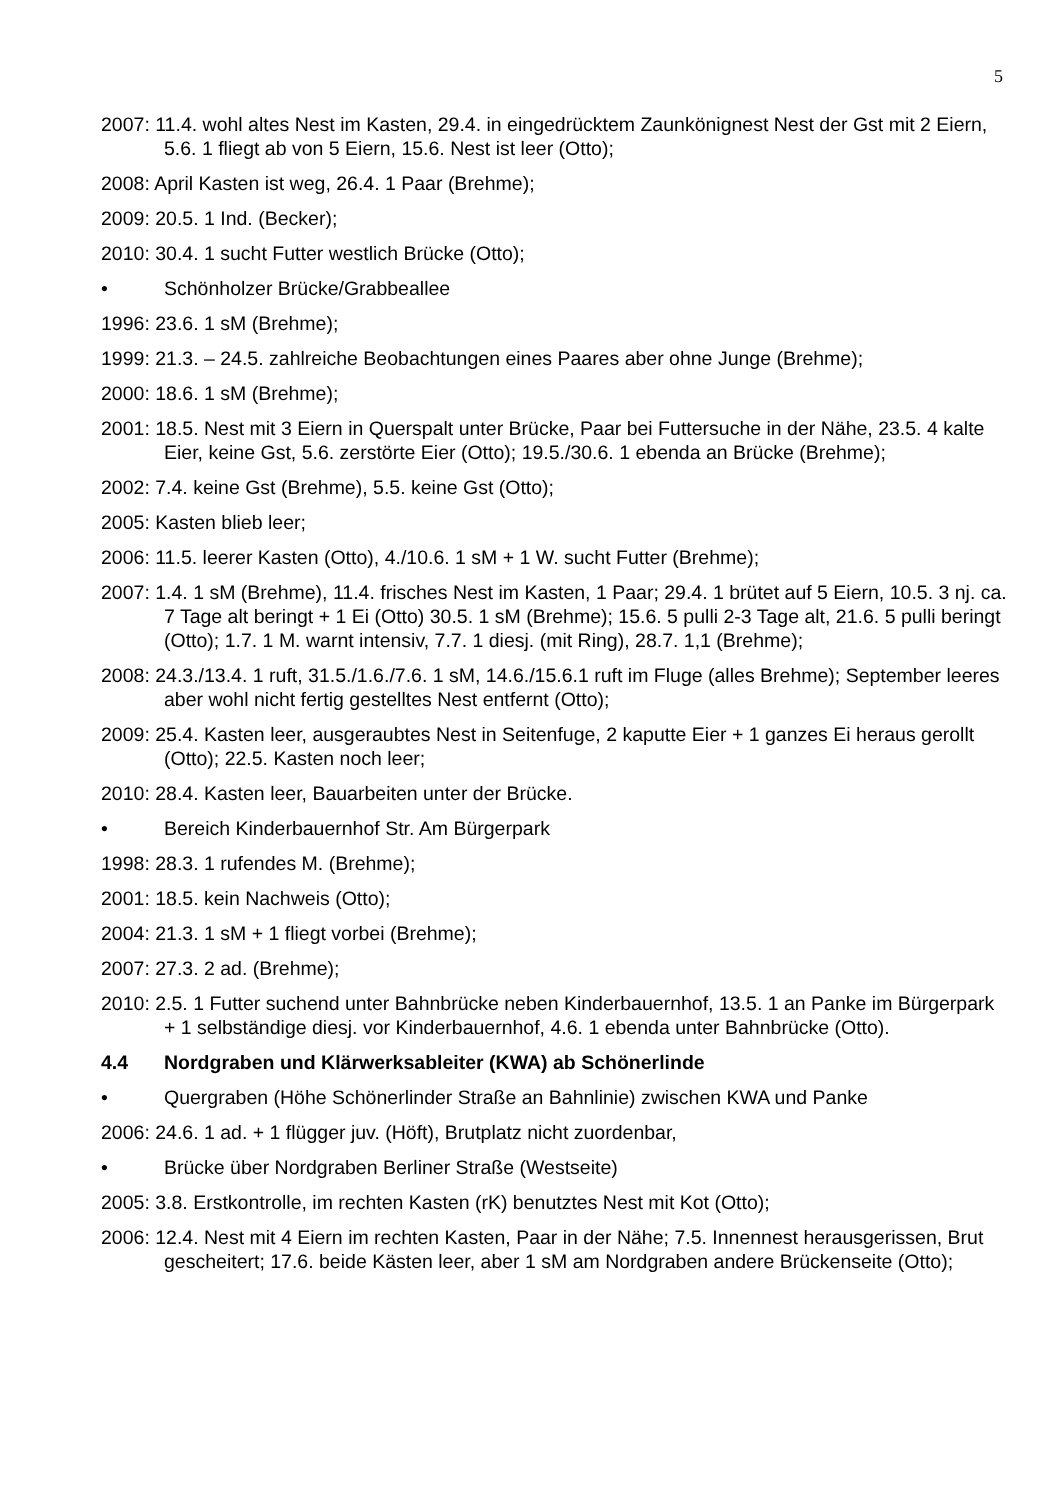5
2007: 11.4. wohl altes Nest im Kasten, 29.4. in eingedrücktem Zaunkönignest Nest der Gst mit 2 Eiern, 5.6. 1 fliegt ab von 5 Eiern, 15.6. Nest ist leer (Otto);
2008: April Kasten ist weg, 26.4. 1 Paar (Brehme);
2009: 20.5. 1 Ind. (Becker);
2010: 30.4. 1 sucht Futter westlich Brücke (Otto);
• Schönholzer Brücke/Grabbeallee
1996: 23.6. 1 sM (Brehme);
1999: 21.3. – 24.5. zahlreiche Beobachtungen eines Paares aber ohne Junge (Brehme);
2000: 18.6. 1 sM (Brehme);
2001: 18.5. Nest mit 3 Eiern in Querspalt unter Brücke, Paar bei Futtersuche in der Nähe, 23.5. 4 kalte Eier, keine Gst, 5.6. zerstörte Eier (Otto); 19.5./30.6. 1 ebenda an Brücke (Brehme);
2002: 7.4. keine Gst (Brehme), 5.5. keine Gst (Otto);
2005: Kasten blieb leer;
2006: 11.5. leerer Kasten (Otto), 4./10.6. 1 sM + 1 W. sucht Futter (Brehme);
2007: 1.4. 1 sM (Brehme), 11.4. frisches Nest im Kasten, 1 Paar; 29.4. 1 brütet auf 5 Eiern, 10.5. 3 nj. ca. 7 Tage alt beringt + 1 Ei (Otto) 30.5. 1 sM (Brehme); 15.6. 5 pulli 2-3 Tage alt, 21.6. 5 pulli beringt (Otto); 1.7. 1 M. warnt intensiv, 7.7. 1 diesj. (mit Ring), 28.7. 1,1 (Brehme);
2008: 24.3./13.4. 1 ruft, 31.5./1.6./7.6. 1 sM, 14.6./15.6.1 ruft im Fluge (alles Brehme); September leeres aber wohl nicht fertig gestelltes Nest entfernt (Otto);
2009: 25.4. Kasten leer, ausgeraubtes Nest in Seitenfuge, 2 kaputte Eier + 1 ganzes Ei heraus gerollt (Otto); 22.5. Kasten noch leer;
2010: 28.4. Kasten leer, Bauarbeiten unter der Brücke.
• Bereich Kinderbauernhof Str. Am Bürgerpark
1998: 28.3. 1 rufendes M. (Brehme);
2001: 18.5. kein Nachweis (Otto);
2004: 21.3. 1 sM + 1 fliegt vorbei (Brehme);
2007: 27.3. 2 ad. (Brehme);
2010: 2.5. 1 Futter suchend unter Bahnbrücke neben Kinderbauernhof, 13.5. 1 an Panke im Bürgerpark + 1 selbständige diesj. vor Kinderbauernhof, 4.6. 1 ebenda unter Bahnbrücke (Otto).
4.4 Nordgraben und Klärwerksableiter (KWA) ab Schönerlinde
• Quergraben (Höhe Schönerlinder Straße an Bahnlinie) zwischen KWA und Panke
2006: 24.6. 1 ad. + 1 flügger juv. (Höft), Brutplatz nicht zuordenbar,
• Brücke über Nordgraben Berliner Straße (Westseite)
2005: 3.8. Erstkontrolle, im rechten Kasten (rK) benutztes Nest mit Kot (Otto);
2006: 12.4. Nest mit 4 Eiern im rechten Kasten, Paar in der Nähe; 7.5. Innennest herausgerissen, Brut gescheitert; 17.6. beide Kästen leer, aber 1 sM am Nordgraben andere Brückenseite (Otto);